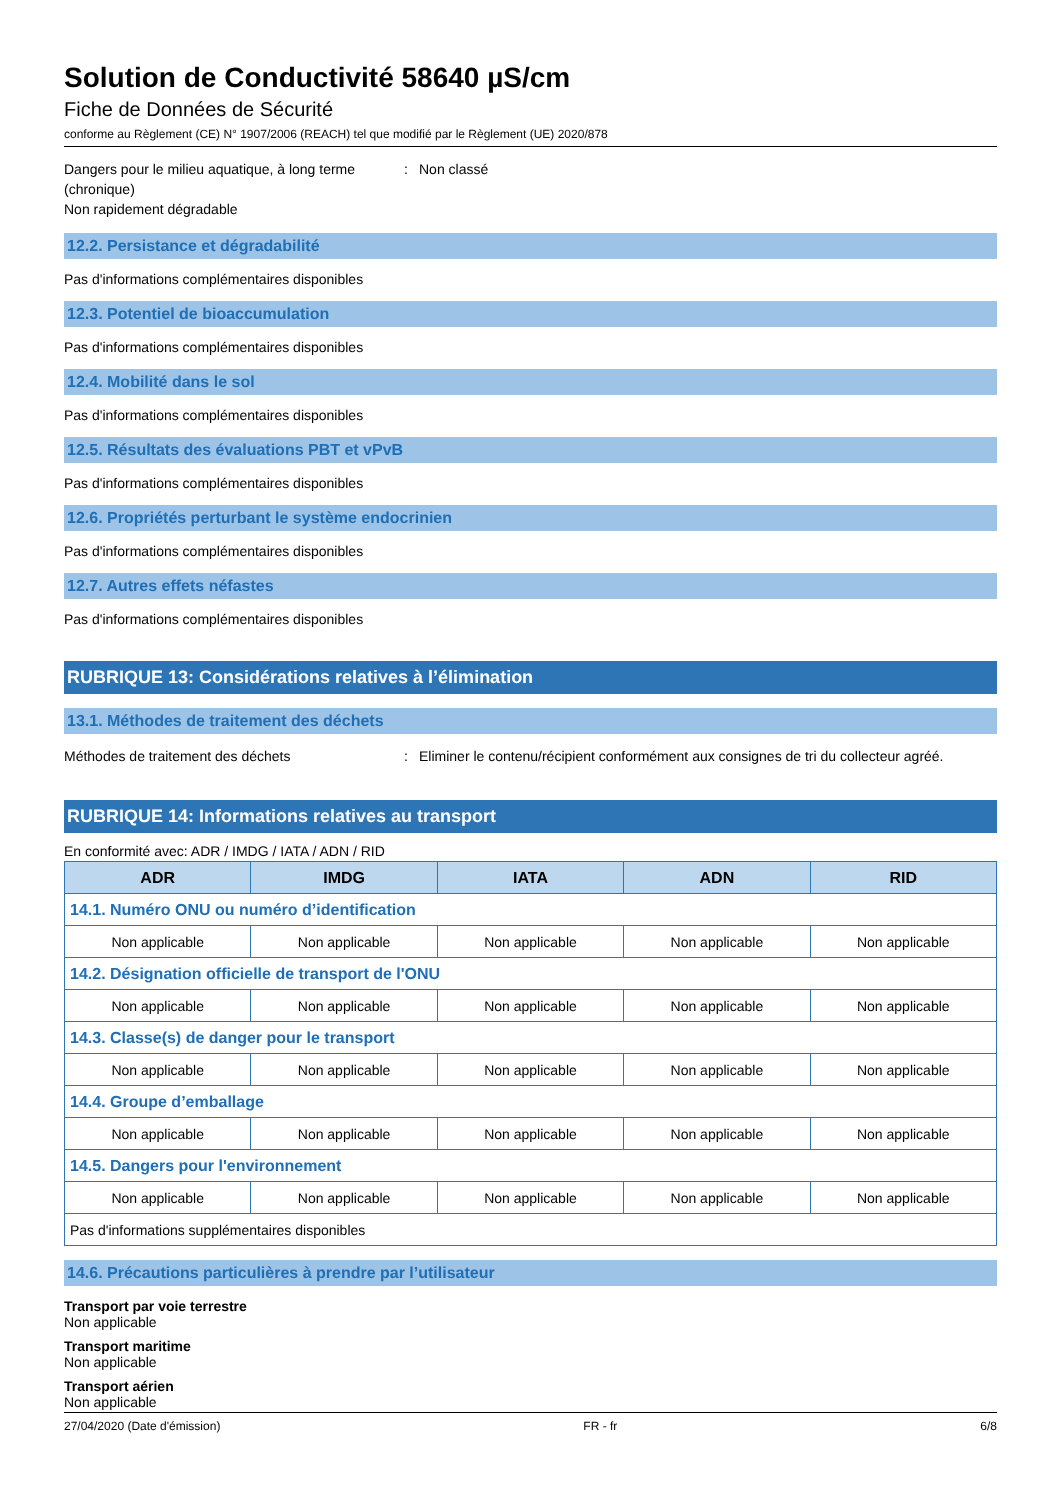Solution de Conductivité 58640 µS/cm
Fiche de Données de Sécurité
conforme au Règlement (CE) N° 1907/2006 (REACH) tel que modifié par le Règlement (UE) 2020/878
Dangers pour le milieu aquatique, à long terme (chronique)
Non rapidement dégradable
: Non classé
12.2. Persistance et dégradabilité
Pas d'informations complémentaires disponibles
12.3. Potentiel de bioaccumulation
Pas d'informations complémentaires disponibles
12.4. Mobilité dans le sol
Pas d'informations complémentaires disponibles
12.5. Résultats des évaluations PBT et vPvB
Pas d'informations complémentaires disponibles
12.6. Propriétés perturbant le système endocrinien
Pas d'informations complémentaires disponibles
12.7. Autres effets néfastes
Pas d'informations complémentaires disponibles
RUBRIQUE 13: Considérations relatives à l’élimination
13.1. Méthodes de traitement des déchets
Méthodes de traitement des déchets : Eliminer le contenu/récipient conformément aux consignes de tri du collecteur agréé.
RUBRIQUE 14: Informations relatives au transport
En conformité avec: ADR / IMDG / IATA / ADN / RID
| ADR | IMDG | IATA | ADN | RID |
| --- | --- | --- | --- | --- |
| 14.1. Numéro ONU ou numéro d’identification | | | | |
| Non applicable | Non applicable | Non applicable | Non applicable | Non applicable |
| 14.2. Désignation officielle de transport de l'ONU | | | | |
| Non applicable | Non applicable | Non applicable | Non applicable | Non applicable |
| 14.3. Classe(s) de danger pour le transport | | | | |
| Non applicable | Non applicable | Non applicable | Non applicable | Non applicable |
| 14.4. Groupe d’emballage | | | | |
| Non applicable | Non applicable | Non applicable | Non applicable | Non applicable |
| 14.5. Dangers pour l'environnement | | | | |
| Non applicable | Non applicable | Non applicable | Non applicable | Non applicable |
| Pas d'informations supplémentaires disponibles | | | | |
14.6. Précautions particulières à prendre par l’utilisateur
Transport par voie terrestre
Non applicable
Transport maritime
Non applicable
Transport aérien
Non applicable
27/04/2020 (Date d'émission) FR - fr 6/8